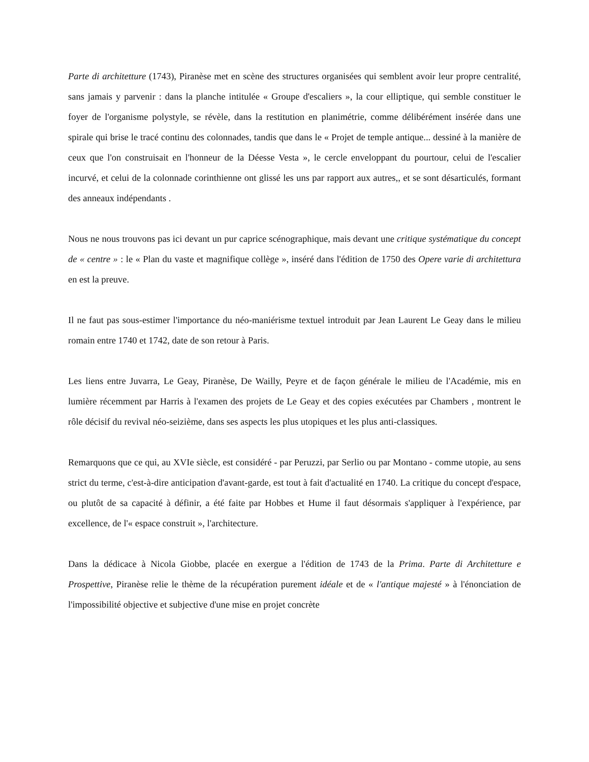Parte di architetture (1743), Piranèse met en scène des structures organisées qui semblent avoir leur propre centralité, sans jamais y parvenir : dans la planche intitulée « Groupe d'escaliers », la cour elliptique, qui semble constituer le foyer de l'organisme polystyle, se révèle, dans la restitution en planimétrie, comme délibérément insérée dans une spirale qui brise le tracé continu des colonnades, tandis que dans le « Projet de temple antique... dessiné à la manière de ceux que l'on construisait en l'honneur de la Déesse Vesta », le cercle enveloppant du pourtour, celui de l'escalier incurvé, et celui de la colonnade corinthienne ont glissé les uns par rapport aux autres,, et se sont désarticulés, formant des anneaux indépendants .
Nous ne nous trouvons pas ici devant un pur caprice scénographique, mais devant une critique systématique du concept de « centre » : le « Plan du vaste et magnifique collège », inséré dans l'édition de 1750 des Opere varie di architettura en est la preuve.
Il ne faut pas sous-estimer l'importance du néo-maniérisme textuel introduit par Jean Laurent Le Geay dans le milieu romain entre 1740 et 1742, date de son retour à Paris.
Les liens entre Juvarra, Le Geay, Piranèse, De Wailly, Peyre et de façon générale le milieu de l'Académie, mis en lumière récemment par Harris à l'examen des projets de Le Geay et des copies exécutées par Chambers , montrent le rôle décisif du revival néo-seizième, dans ses aspects les plus utopiques et les plus anti-classiques.
Remarquons que ce qui, au XVIe siècle, est considéré - par Peruzzi, par Serlio ou par Montano - comme utopie, au sens strict du terme, c'est-à-dire anticipation d'avant-garde, est tout à fait d'actualité en 1740. La critique du concept d'espace, ou plutôt de sa capacité à définir, a été faite par Hobbes et Hume il faut désormais s'appliquer à l'expérience, par excellence, de l'« espace construit », l'architecture.
Dans la dédicace à Nicola Giobbe, placée en exergue a l'édition de 1743 de la Prima. Parte di Architetture e Prospettive, Piranèse relie le thème de la récupération purement idéale et de « l'antique majesté » à l'énonciation de l'impossibilité objective et subjective d'une mise en projet concrète